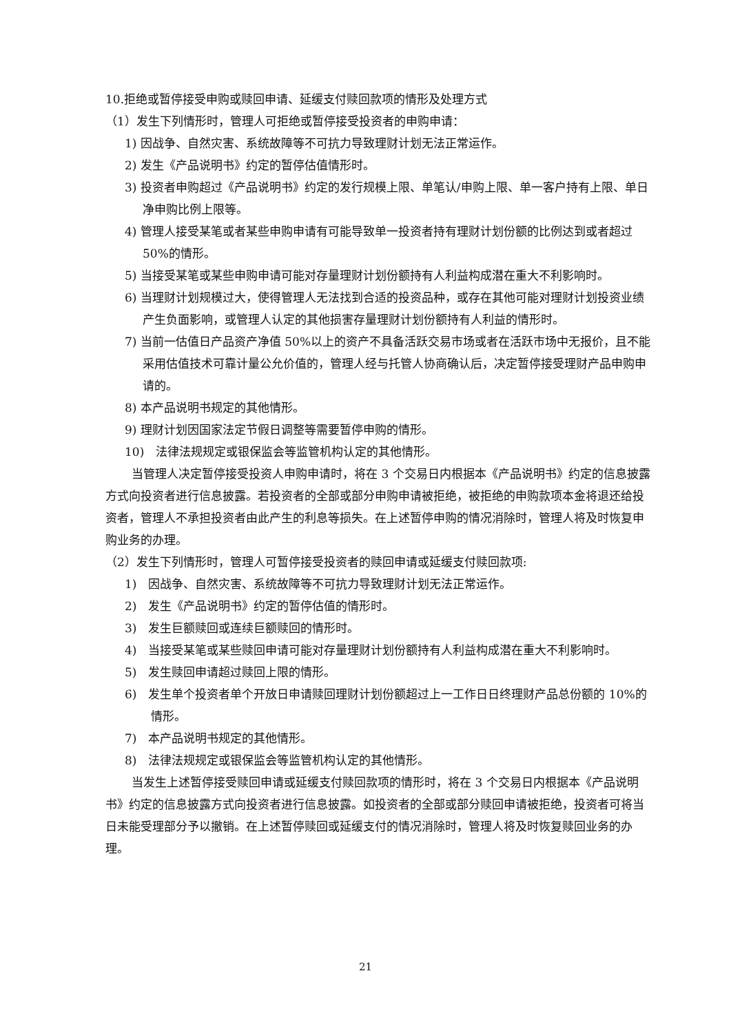10.拒绝或暂停接受申购或赎回申请、延缓支付赎回款项的情形及处理方式
（1）发生下列情形时，管理人可拒绝或暂停接受投资者的申购申请：
1) 因战争、自然灾害、系统故障等不可抗力导致理财计划无法正常运作。
2) 发生《产品说明书》约定的暂停估值情形时。
3) 投资者申购超过《产品说明书》约定的发行规模上限、单笔认/申购上限、单一客户持有上限、单日净申购比例上限等。
4) 管理人接受某笔或者某些申购申请有可能导致单一投资者持有理财计划份额的比例达到或者超过 50%的情形。
5) 当接受某笔或某些申购申请可能对存量理财计划份额持有人利益构成潜在重大不利影响时。
6) 当理财计划规模过大，使得管理人无法找到合适的投资品种，或存在其他可能对理财计划投资业绩产生负面影响，或管理人认定的其他损害存量理财计划份额持有人利益的情形时。
7) 当前一估值日产品资产净值 50%以上的资产不具备活跃交易市场或者在活跃市场中无报价，且不能采用估值技术可靠计量公允价值的，管理人经与托管人协商确认后，决定暂停接受理财产品申购申请的。
8) 本产品说明书规定的其他情形。
9) 理财计划因国家法定节假日调整等需要暂停申购的情形。
10)　法律法规规定或银保监会等监管机构认定的其他情形。
当管理人决定暂停接受投资人申购申请时，将在 3 个交易日内根据本《产品说明书》约定的信息披露方式向投资者进行信息披露。若投资者的全部或部分申购申请被拒绝，被拒绝的申购款项本金将退还给投资者，管理人不承担投资者由此产生的利息等损失。在上述暂停申购的情况消除时，管理人将及时恢复申购业务的办理。
（2）发生下列情形时，管理人可暂停接受投资者的赎回申请或延缓支付赎回款项:
1)　因战争、自然灾害、系统故障等不可抗力导致理财计划无法正常运作。
2)　发生《产品说明书》约定的暂停估值的情形时。
3)　发生巨额赎回或连续巨额赎回的情形时。
4)　当接受某笔或某些赎回申请可能对存量理财计划份额持有人利益构成潜在重大不利影响时。
5)　发生赎回申请超过赎回上限的情形。
6)　发生单个投资者单个开放日申请赎回理财计划份额超过上一工作日日终理财产品总份额的 10%的情形。
7)　本产品说明书规定的其他情形。
8)　法律法规规定或银保监会等监管机构认定的其他情形。
当发生上述暂停接受赎回申请或延缓支付赎回款项的情形时，将在 3 个交易日内根据本《产品说明书》约定的信息披露方式向投资者进行信息披露。如投资者的全部或部分赎回申请被拒绝，投资者可将当日未能受理部分予以撤销。在上述暂停赎回或延缓支付的情况消除时，管理人将及时恢复赎回业务的办理。
21